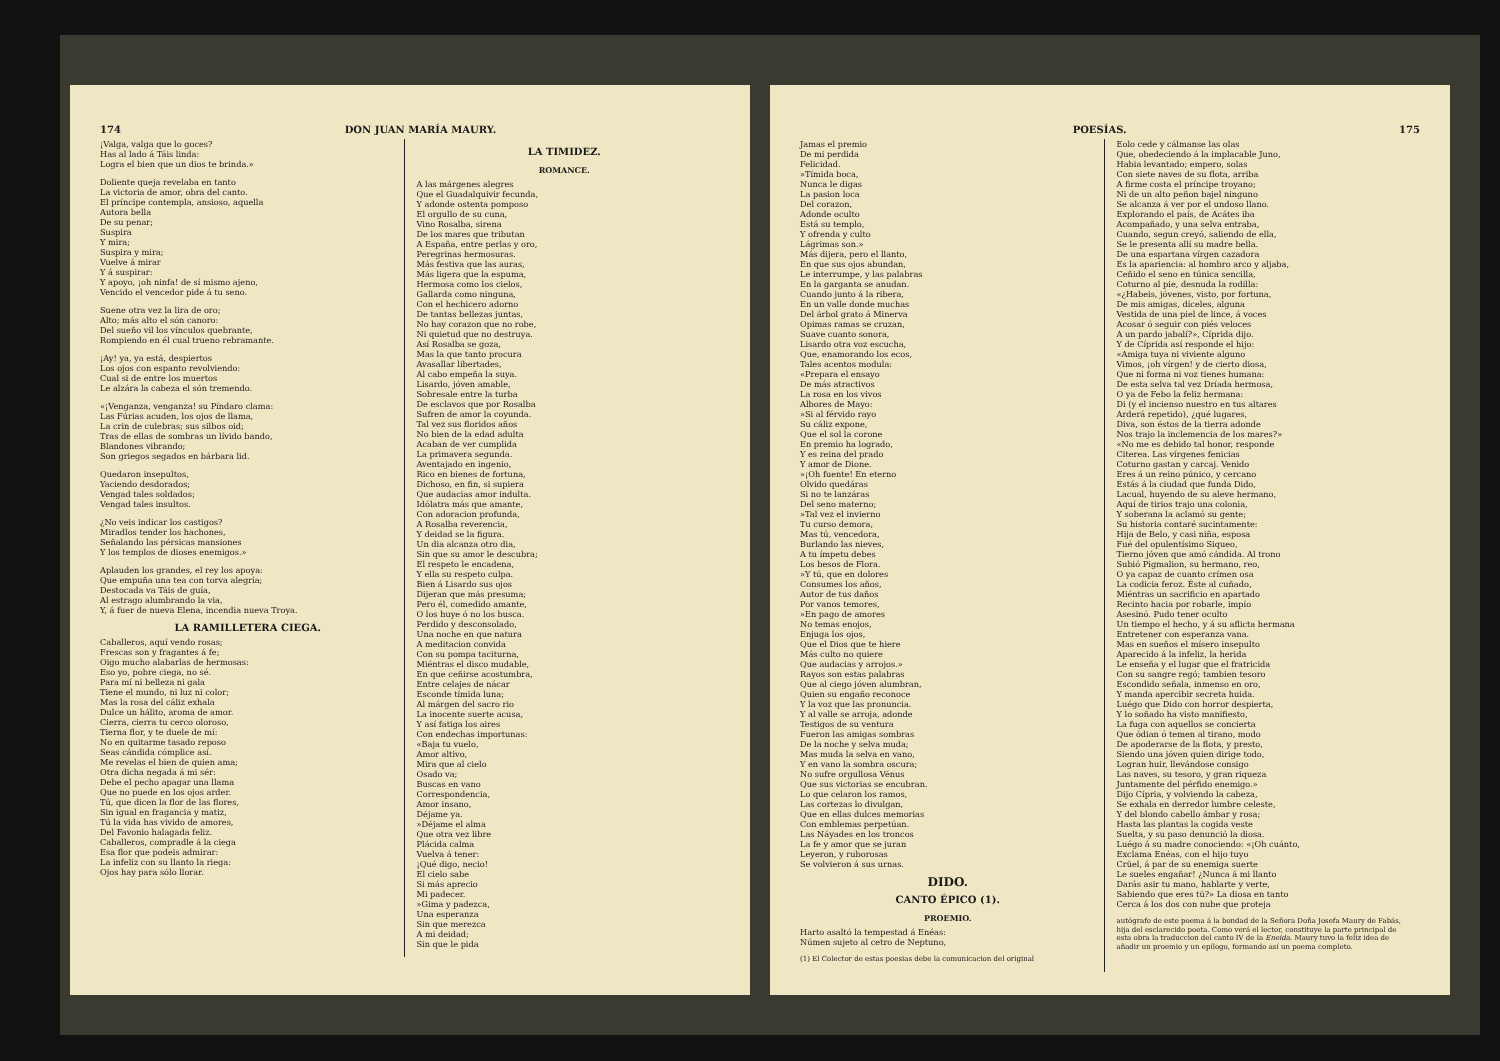174 DON JUAN MARÍA MAURY.
¡Valga, valga que lo goces? Has al lado á Táis linda: Logra el bien que un dios te brinda.»
Doliente queja revelaba en tanto La victoria de amor, obra del canto. El príncipe contempla, ansioso, aquella Autora bella De su penar; Suspira Y mira; Suspira y mira; Vuelve á mirar Y á suspirar: Y apoyo, ¡oh ninfa! de sí mismo ajeno, Vencido el vencedor pide á tu seno.
Suene otra vez la lira de oro; Alto; más alto el són canoro: Del sueño vil los vínculos quebrante, Rompiendo en él cual trueno rebramante.
¡Ay! ya, ya está, despiertos Los ojos con espanto revolviendo: Cual si de entre los muertos Le alzára la cabeza el són tremendo.
«¡Venganza, venganza! su Píndaro clama: Las Fúrias acuden, los ojos de llama, La crin de culebras; sus silbos oid; Tras de ellas de sombras un lívido bando, Blandones vibrando; Son griegos segados en bárbara lid.
Quedaron insepultos, Yaciendo desdorados; Vengad tales soldados; Vengad tales insultos.
¿No veis indicar los castigos? Miradlos tender los hachones, Señalando las pérsicas mansiones Y los templos de dioses enemigos.»
Aplauden los grandes, el rey los apoya: Que empuña una tea con torva alegría; Destocada va Táis de guía, Al estrago alumbrando la via, Y, á fuer de nueva Elena, incendia nueva Troya.
LA RAMILLETERA CIEGA.
Caballeros, aquí vendo rosas; Frescas son y fragantes á fe; Oigo mucho alabarlas de hermosas: Eso yo, pobre ciega, no sé. Para mí ni belleza ni gala Tiene el mundo, ni luz ni color; Mas la rosa del cáliz exhala Dulce un hálito, aroma de amor. Cierra, cierra tu cerco oloroso, Tierna flor, y te duele de mí: No en quitarme tasado reposo Seas cándida cómplice así. Me revelas el bien de quien ama; Otra dicha negada á mi sér: Debe el pecho apagar una llama Que no puede en los ojos arder. Tú, que dicen la flor de las flores, Sin igual en fragancia y matiz, Tú la vida has vivido de amores, Del Favonio halagada feliz. Caballeros, compradle á la ciega Esa flor que podeis admirar: La infeliz con su llanto la riega: Ojos hay para sólo llorar.
LA TIMIDEZ.
ROMANCE.
A las márgenes alegres Que el Guadalquivir fecunda, Y adonde ostenta pomposo El orgullo de su cuna, Vino Rosalba, sirena De los mares que tributan A España, entre perlas y oro, Peregrinas hermosuras. Más festiva que las auras, Más ligera que la espuma, Hermosa como los cielos, Gallarda como ninguna, Con el hechicero adorno De tantas bellezas juntas, No hay corazon que no robe, Ni quietud que no destruya. Así Rosalba se goza, Mas la que tanto procura Avasallar libertades, Al cabo empeña la suya. Lisardo, jóven amable, Sobresale entre la turba De esclavos que por Rosalba Sufren de amor la coyunda. Tal vez sus floridos años No bien de la edad adulta Acaban de ver cumplida La primavera segunda. Aventajado en ingenio, Rico en bienes de fortuna, Dichoso, en fin, si supiera Que audacias amor indulta. Idólatra más que amante, Con adoracion profunda, A Rosalba reverencia, Y deidad se la figura. Un dia alcanza otro dia, Sin que su amor le descubra; El respeto le encadena, Y ella su respeto culpa. Bien á Lisardo sus ojos Dijeran que más presuma; Pero él, comedido amante, O los huye ó no los busca. Perdido y desconsolado, Una noche en que natura A meditacion convida Con su pompa taciturna, Miéntras el disco mudable, En que ceñirse acostumbra, Entre celajes de nácar Esconde tímida luna; Al márgen del sacro rio La inocente suerte acusa, Y así fatiga los aires Con endechas importunas: «Baja tu vuelo, Amor altivo, Mira que al cielo Osado va; Buscas en vano Correspondencia, Amor insano, Déjame ya. »Déjame el alma Que otra vez libre Plácida calma Vuelva á tener: ¡Qué digo, necio! El cielo sabe Si más aprecio Mi padecer. »Gima y padezca, Una esperanza Sin que merezca A mi deidad; Sin que le pida
POESÍAS. 175
Jamas el premio De mi perdida Felicidad. »Tímida boca, Nunca le digas La pasion loca Del corazon, Adonde oculto Está su templo, Y ofrenda y culto Lágrimas son.» Más dijera, pero el llanto, En que sus ojos abundan, Le interrumpe, y las palabras En la garganta se anudan. Cuando junto á la ribera, En un valle donde muchas Del árbol grato á Minerva Opimas ramas se cruzan, Suave cuanto sonora, Lisardo otra voz escucha, Que, enamorando los ecos, Tales acentos modula: «Prepara el ensayo De más atractivos La rosa en los vivos Albores de Mayo: »Si al férvido rayo Su cáliz expone, Que el sol la corone En premio ha logrado, Y es reina del prado Y amor de Dione. »¡Oh fuente! En eterno Olvido quedáras Si no te lanzáras Del seno materno; »Tal vez el invierno Tu curso demora, Mas tú, vencedora, Burlando las nieves, A tu ímpetu debes Los besos de Flora. »Y tú, que en dolores Consumes los años, Autor de tus daños Por vanos temores, »En pago de amores No temas enojos, Enjuga los ojos, Que el Dios que te hiere Más culto no quiere Que audacias y arrojos.» Rayos son estas palabras Que al ciego jóven alumbran, Quien su engaño reconoce Y la voz que las pronuncia. Y al valle se arroja, adonde Testigos de su ventura Fueron las amigas sombras De la noche y selva muda; Mas muda la selva en vano, Y en vano la sombra oscura; No sufre orgullosa Vénus Que sus victorias se encubran. Lo que celaron los ramos, Las cortezas lo divulgan, Que en ellas dulces memorias Con emblemas perpetúan. Las Náyades en los troncos La fe y amor que se juran Leyeron, y ruborosas Se volvieron á sus urnas.
DIDO.
CANTO ÉPICO (1).
PROEMIO.
Harto asaltó la tempestad á Enéas: Númen sujeto al cetro de Neptuno,
(1) El Colector de estas poesias debe la comunicacion del original
Eolo cede y cálmanse las olas Que, obedeciendo á la implacable Juno, Habia levantado; empero, solas Con siete naves de su flota, arriba A firme costa el príncipe troyano; Ni de un alto peñon bajel ninguno Se alcanza á ver por el undoso llano. Explorando el país, de Acátes iba Acompañado, y una selva entraba, Cuando, segun creyó, saliendo de ella, Se le presenta allí su madre bella. De una espartana vírgen cazadora Es la apariencia: al hombro arco y aljaba, Ceñido el seno en túnica sencilla, Coturno al pie, desnuda la rodilla: «¿Habeis, jóvenes, visto, por fortuna, De mis amigas, díceles, alguna Vestida de una piel de lince, á voces Acosar ó seguir con piés veloces A un pardo jabalí?», Cíprida dijo. Y de Cíprida así responde el hijo: «Amiga tuya ni viviente alguno Vimos, ¡oh vírgen! y de cierto diosa, Que ni forma ni voz tienes humana: De esta selva tal vez Dríada hermosa, O ya de Febo la feliz hermana: Di (y el incienso nuestro en tus altares Arderá repetido), ¿qué lugares, Diva, son éstos de la tierra adonde Nos trajo la inclemencia de los mares?» «No me es debido tal honor, responde Citerea. Las vírgenes fenicias Coturno gastan y carcaj. Venido Eres á un reino púnico, y cercano Estás á la ciudad que funda Dido, Lacual, huyendo de su aleve hermano, Aquí de tirios trajo una colonia, Y soberana la aclamó su gente; Su historia contaré sucintamente: Hija de Belo, y casi niña, esposa Fué del opulentísimo Siqueo, Tierno jóven que amó cándida. Al trono Subió Pigmalion, su hermano, reo, O ya capaz de cuanto crímen osa La codicia feroz. Éste al cuñado, Miéntras un sacrificio en apartado Recinto hacia por robarle, impío Asesinó. Pudo tener oculto Un tiempo el hecho, y á su aflicta hermana Entretener con esperanza vana. Mas en sueños el mísero insepulto Aparecido á la infeliz, la herida Le enseña y el lugar que el fratricida Con su sangre regó; tambien tesoro Escondido señala, inmenso en oro, Y manda apercibir secreta huida. Luégo que Dido con horror despierta, Y lo soñado ha visto manifiesto, La fuga con aquellos se concierta Que ódian ó temen al tirano, modo De apoderarse de la flota, y presto, Siendo una jóven quien dirige todo, Logran huir, llevándose consigo Las naves, su tesoro, y gran riqueza Juntamente del pérfido enemigo.» Dijo Cípria, y volviendo la cabeza, Se exhala en derredor lumbre celeste, Y del blondo cabello ámbar y rosa; Hasta las plantas la cogida veste Suelta, y su paso denunció la diosa. Luégo á su madre conociendo: «¡Oh cuánto, Exclama Enéas, con el hijo tuyo Crüel, á par de su enemiga suerte Le sueles engañar! ¿Nunca á mi llanto Darás asir tu mano, hablarte y verte, Sabiendo que eres tú?» La diosa en tanto Cerca á los dos con nube que proteja
autógrafo de este poema á la bondad de la Señora Doña Josefa Maury de Fabás, hija del esclarecido poeta. Como verá el lector, constituye la parte principal de esta obra la traduccion del canto IV de la Eneida. Maury tuvo la feliz idea de añadir un proemio y un epílogo, formando así un poema completo.